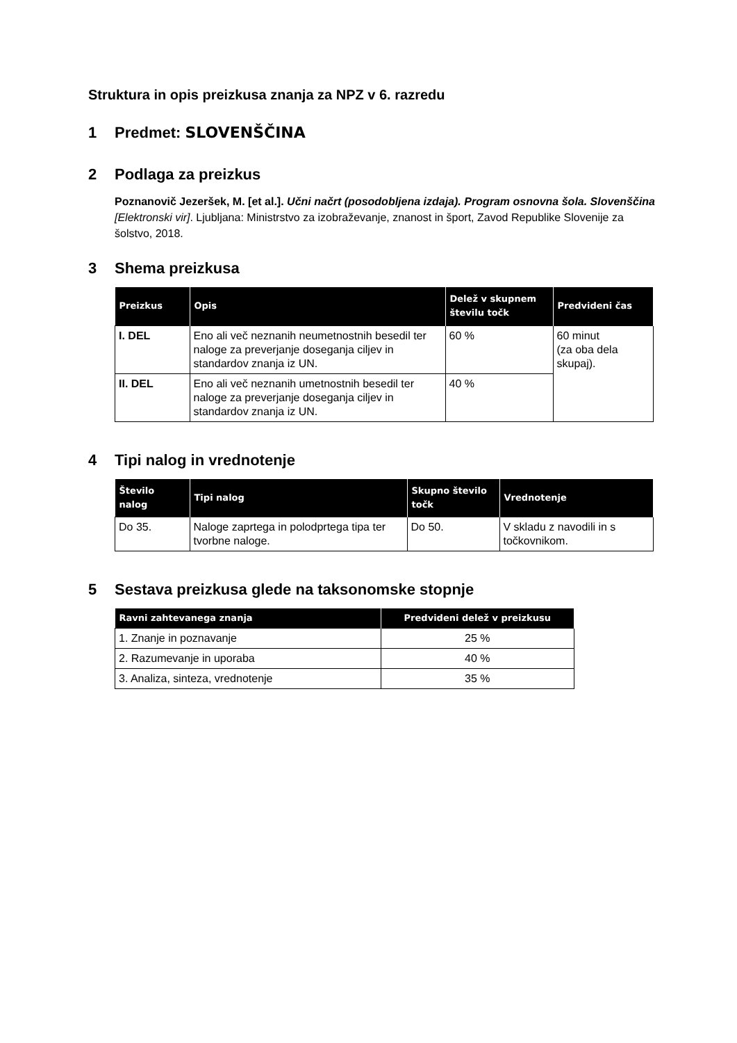Struktura in opis preizkusa znanja za NPZ v 6. razredu
1 Predmet: SLOVENŠČINA
2 Podlaga za preizkus
Poznanovič Jezeršek, M. [et al.]. Učni načrt (posodobljena izdaja). Program osnovna šola. Slovenščina [Elektronski vir]. Ljubljana: Ministrstvo za izobraževanje, znanost in šport, Zavod Republike Slovenije za šolstvo, 2018.
3 Shema preizkusa
| Preizkus | Opis | Delež v skupnem številu točk | Predvideni čas |
| --- | --- | --- | --- |
| I. DEL | Eno ali več neznanih neumetnostnih besedil ter naloge za preverjanje doseganja ciljev in standardov znanja iz UN. | 60 % | 60 minut (za oba dela skupaj). |
| II. DEL | Eno ali več neznanih umetnostnih besedil ter naloge za preverjanje doseganja ciljev in standardov znanja iz UN. | 40 % | |
4 Tipi nalog in vrednotenje
| Število nalog | Tipi nalog | Skupno število točk | Vrednotenje |
| --- | --- | --- | --- |
| Do 35. | Naloge zaprtega in polodprtega tipa ter tvorbne naloge. | Do 50. | V skladu z navodili in s točkovnikom. |
5 Sestava preizkusa glede na taksonomske stopnje
| Ravni zahtevanega znanja | Predvideni delež v preizkusu |
| --- | --- |
| 1. Znanje in poznavanje | 25 % |
| 2. Razumevanje in uporaba | 40 % |
| 3. Analiza, sinteza, vrednotenje | 35 % |